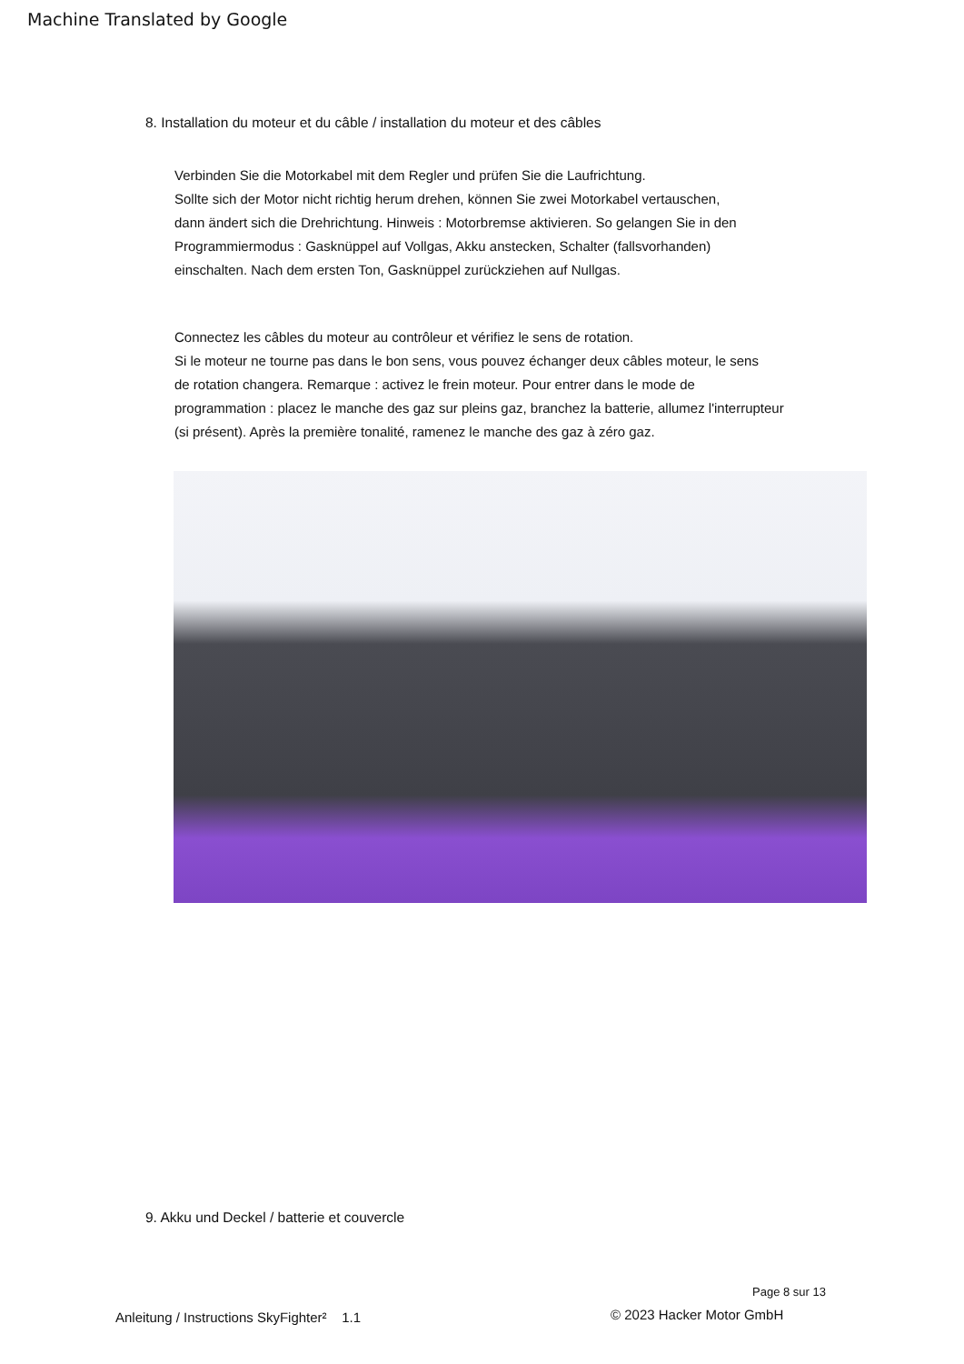Machine Translated by Google
8. Installation du moteur et du câble / installation du moteur et des câbles
Verbinden Sie die Motorkabel mit dem Regler und prüfen Sie die Laufrichtung.
Sollte sich der Motor nicht richtig herum drehen, können Sie zwei Motorkabel vertauschen,
dann ändert sich die Drehrichtung. Hinweis : Motorbremse aktivieren. So gelangen Sie in den
Programmiermodus : Gasknüppel auf Vollgas, Akku anstecken, Schalter (fallsvorhanden)
einschalten. Nach dem ersten Ton, Gasknüppel zurückziehen auf Nullgas.
Connectez les câbles du moteur au contrôleur et vérifiez le sens de rotation.
Si le moteur ne tourne pas dans le bon sens, vous pouvez échanger deux câbles moteur, le sens
de rotation changera. Remarque : activez le frein moteur. Pour entrer dans le mode de
programmation : placez le manche des gaz sur pleins gaz, branchez la batterie, allumez l'interrupteur
(si présent). Après la première tonalité, ramenez le manche des gaz à zéro gaz.
9. Akku und Deckel / batterie et couvercle
Page 8 sur 13
Anleitung / Instructions SkyFighter² 1.1
© 2023 Hacker Motor GmbH